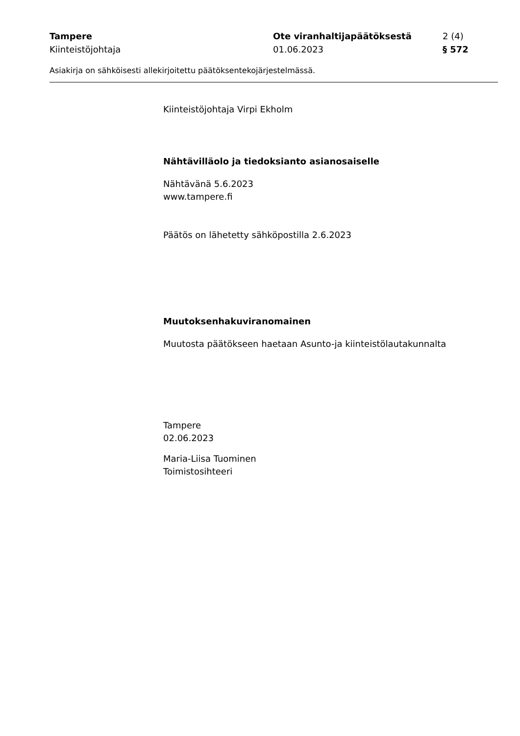Tampere Ote viranhaltijapäätöksestä 2 (4)
Kiinteistöjohtaja 01.06.2023 § 572
Asiakirja on sähköisesti allekirjoitettu päätöksentekojärjestelmässä.
Kiinteistöjohtaja Virpi Ekholm
Nähtävilläolo ja tiedoksianto asianosaiselle
Nähtävänä 5.6.2023
www.tampere.fi
Päätös on lähetetty sähköpostilla 2.6.2023
Muutoksenhakuviranomainen
Muutosta päätökseen haetaan Asunto-ja kiinteistölautakunnalta
Tampere
02.06.2023
Maria-Liisa Tuominen
Toimistosihteeri